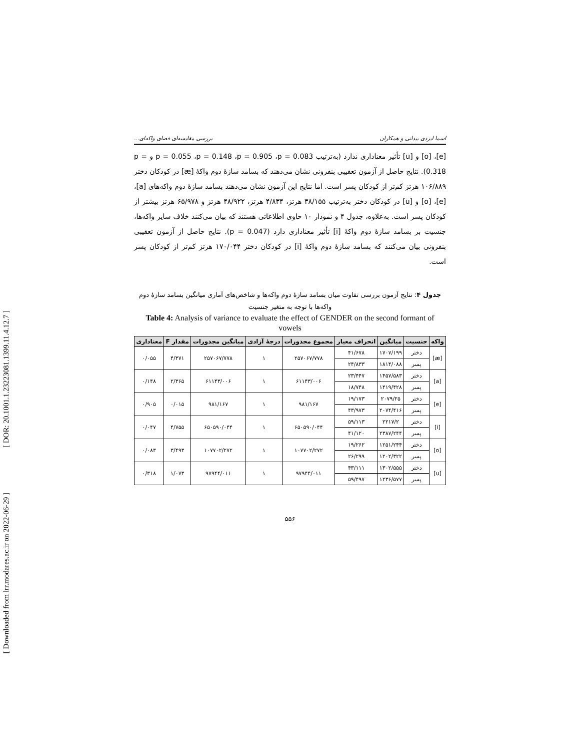[ DOR: 20.1001.1.23223081.1399.11.4.12.7 ]
[ Downloaded from lrr.modares.ac.ir on 2022-06-29 ]
اسما ایزدی بیدانی و همکاران بررسی مقایسه‌ای فضای واکه‌ای...
[e]، [o] و [u] تأثیر معناداری ندارد (به‌ترتیب p = 0.055 ،p = 0.148 ،p = 0.905 ،p = 0.083 و p = 0.318). نتایج حاصل از آزمون تعقیبی بنفرونی نشان می‌دهند که بسامد سازهٔ دوم واکهٔ [æ] در کودکان دختر ۱۰۶/۸۸۹ هرتز کم‌تر از کودکان پسر است. اما نتایج این آزمون نشان می‌دهند بسامد سازهٔ دوم واکه‌های [a]، [e]، [o] و [u] در کودکان دختر به‌ترتیب ۳۸/۱۵۵ هرتز، ۴/۸۳۴ هرتز، ۴۸/۹۲۲ هرتز و ۶۵/۹۷۸ هرتز بیشتر از کودکان پسر است. به‌علاوه، جدول ۴ و نمودار ۱۰ حاوی اطلاعاتی هستند که بیان می‌کنند خلاف سایر واکه‌ها، جنسیت بر بسامد سازهٔ دوم واکهٔ [i] تأثیر معناداری دارد (p = 0.047). نتایج حاصل از آزمون تعقیبی بنفرونی بیان می‌کنند که بسامد سازهٔ دوم واکهٔ [i] در کودکان دختر ۱۷۰/۰۴۴ هرتز کم‌تر از کودکان پسر است.
جدول ۴: نتایج آزمون بررسی تفاوت میان بسامد سازهٔ دوم واکه‌ها و شاخص‌های آماری میانگین بسامد سازهٔ دوم واکه‌ها با توجه به متغیر جنسیت
Table 4: Analysis of variance to evaluate the effect of GENDER on the second formant of vowels
| واکه | جنسیت | میانگین | انحراف معیار | مجموع مجذورات | درجهٔ آزادی | میانگین مجذورات | مقدار F | معناداری |
| --- | --- | --- | --- | --- | --- | --- | --- | --- |
| [æ] | دختر | ۱۷۰۷/۱۹۹ | ۴۱/۶۷۸ | ۲۵۷۰۶۷/۷۷۸ | ۱ | ۲۵۷۰۶۷/۷۷۸ | ۴/۳۷۱ | ۰/۰۵۵ |
| | پسر | ۱۸۱۴/۰۸۸ | ۲۴/۸۳۳ | | | | | |
| [a] | دختر | ۱۴۵۷/۵۸۳ | ۲۳/۴۴۷ | ۶۱۱۴۳/۰۰۶ | ۱ | ۶۱۱۴۳/۰۰۶ | ۲/۳۶۵ | ۰/۱۴۸ |
| | پسر | ۱۴۱۹/۴۲۸ | ۱۸/۷۴۸ | | | | | |
| [e] | دختر | ۲۰۷۹/۲۵ | ۱۹/۱۷۳ | ۹۸۱/۱۶۷ | ۱ | ۹۸۱/۱۶۷ | ۰/۰۱۵ | ۰/۹۰۵ |
| | پسر | ۲۰۷۴/۴۱۶ | ۴۳/۹۷۳ | | | | | |
| [i] | دختر | ۲۲۱۷/۲ | ۵۹/۱۱۳ | ۶۵۰۵۹۰/۰۴۴ | ۱ | ۶۵۰۵۹۰/۰۴۴ | ۴/۷۵۵ | ۰/۰۴۷ |
| | پسر | ۲۳۸۷/۲۴۴ | ۴۱/۱۲۰ | | | | | |
| [o] | دختر | ۱۲۵۱/۲۴۴ | ۱۹/۲۶۲ | ۱۰۷۷۰۲/۲۷۲ | ۱ | ۱۰۷۷۰۲/۲۷۲ | ۳/۴۹۳ | ۰/۰۸۳ |
| | پسر | ۱۲۰۲/۳۲۲ | ۲۶/۲۹۹ | | | | | |
| [u] | دختر | ۱۳۰۲/۵۵۵ | ۴۳/۱۱۱ | ۹۷۹۴۴/۰۱۱ | ۱ | ۹۷۹۴۴/۰۱۱ | ۱/۰۷۳ | ۰/۳۱۸ |
| | پسر | ۱۲۳۶/۵۷۷ | ۵۹/۴۹۷ | | | | | |
۵۵۶